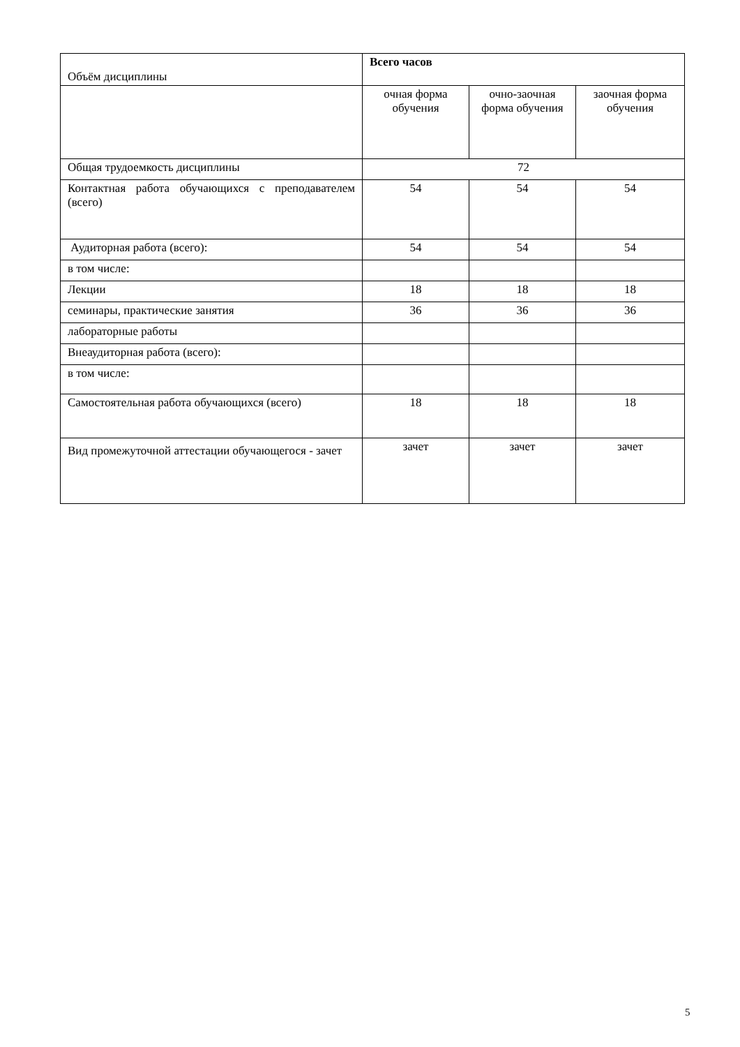| Объём дисциплины | Всего часов | | |
| | очная форма обучения | очно-заочная форма обучения | заочная форма обучения |
| Общая трудоемкость дисциплины | 72 | | |
| Контактная работа обучающихся с преподавателем (всего) | 54 | 54 | 54 |
| Аудиторная работа (всего): | 54 | 54 | 54 |
| в том числе: | | | |
| Лекции | 18 | 18 | 18 |
| семинары, практические занятия | 36 | 36 | 36 |
| лабораторные работы | | | |
| Внеаудиторная работа (всего): | | | |
| в том числе: | | | |
| Самостоятельная работа обучающихся (всего) | 18 | 18 | 18 |
| Вид промежуточной аттестации обучающегося - зачет | зачет | зачет | зачет |
5